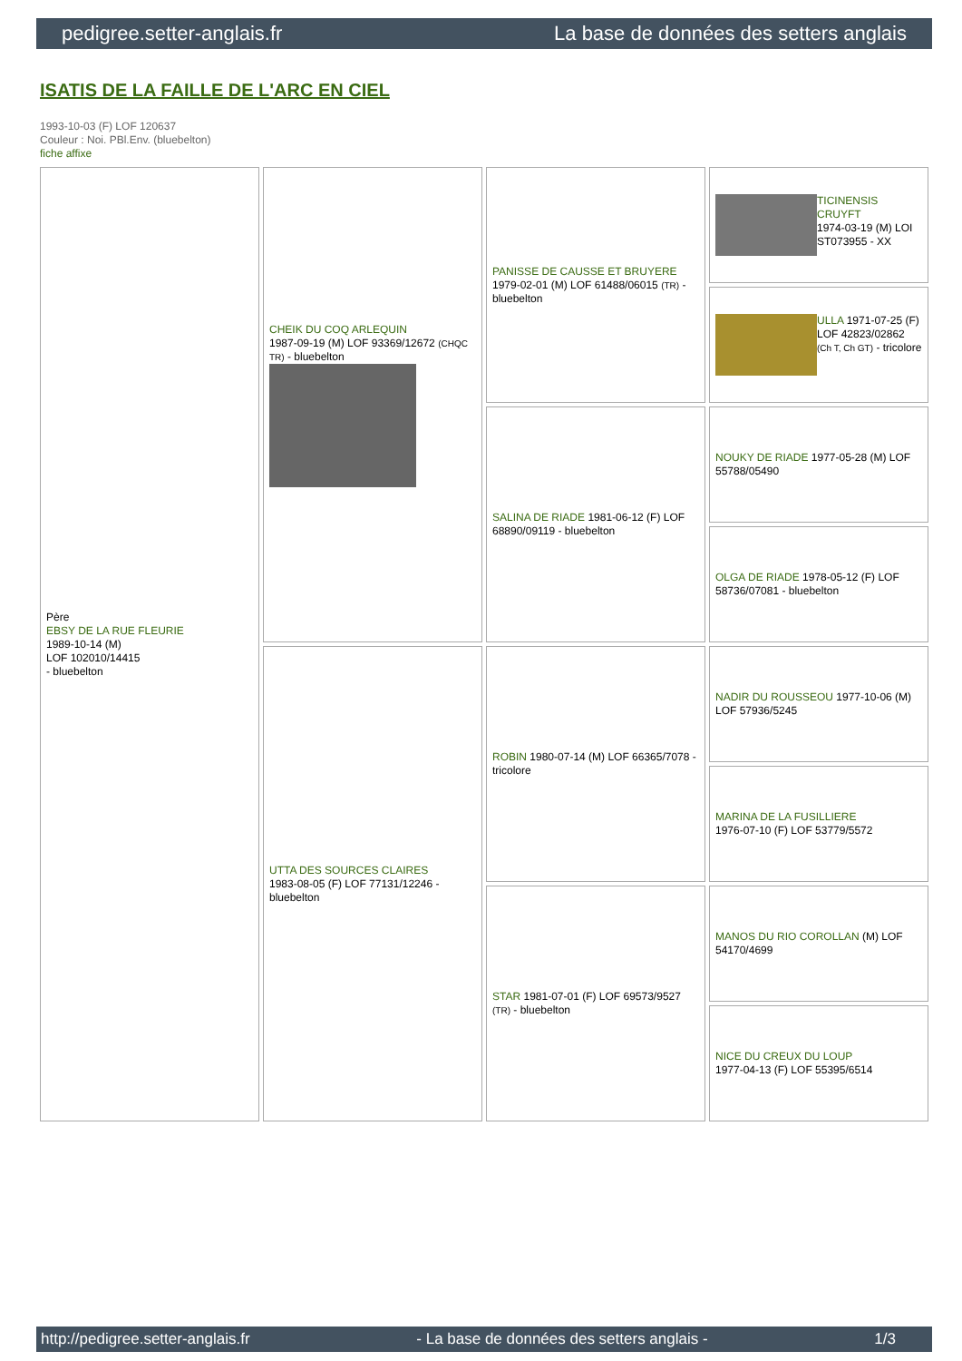pedigree.setter-anglais.fr La base de données des setters anglais
ISATIS DE LA FAILLE DE L'ARC EN CIEL
1993-10-03 (F) LOF 120637
Couleur : Noi. PBl.Env. (bluebelton)
fiche affixe
| Père EBSY DE LA RUE FLEURIE 1989-10-14 (M) LOF 102010/14415 - bluebelton | CHEIK DU COQ ARLEQUIN 1987-09-19 (M) LOF 93369/12672 (CHQC TR) - bluebelton | PANISSE DE CAUSSE ET BRUYERE 1979-02-01 (M) LOF 61488/06015 (TR) - bluebelton | TICINENSIS CRUYFT 1974-03-19 (M) LOI ST073955 - XX |
| | | | ULLA 1971-07-25 (F) LOF 42823/02862 (Ch T, Ch GT) - tricolore |
| | | SALINA DE RIADE 1981-06-12 (F) LOF 68890/09119 - bluebelton | NOUKY DE RIADE 1977-05-28 (M) LOF 55788/05490 |
| | | | OLGA DE RIADE 1978-05-12 (F) LOF 58736/07081 - bluebelton |
| | UTTA DES SOURCES CLAIRES 1983-08-05 (F) LOF 77131/12246 - bluebelton | ROBIN 1980-07-14 (M) LOF 66365/7078 - tricolore | NADIR DU ROUSSEOU 1977-10-06 (M) LOF 57936/5245 |
| | | | MARINA DE LA FUSILLIERE 1976-07-10 (F) LOF 53779/5572 |
| | | STAR 1981-07-01 (F) LOF 69573/9527 (TR) - bluebelton | MANOS DU RIO COROLLAN (M) LOF 54170/4699 |
| | | | NICE DU CREUX DU LOUP 1977-04-13 (F) LOF 55395/6514 |
http://pedigree.setter-anglais.fr - La base de données des setters anglais - 1/3